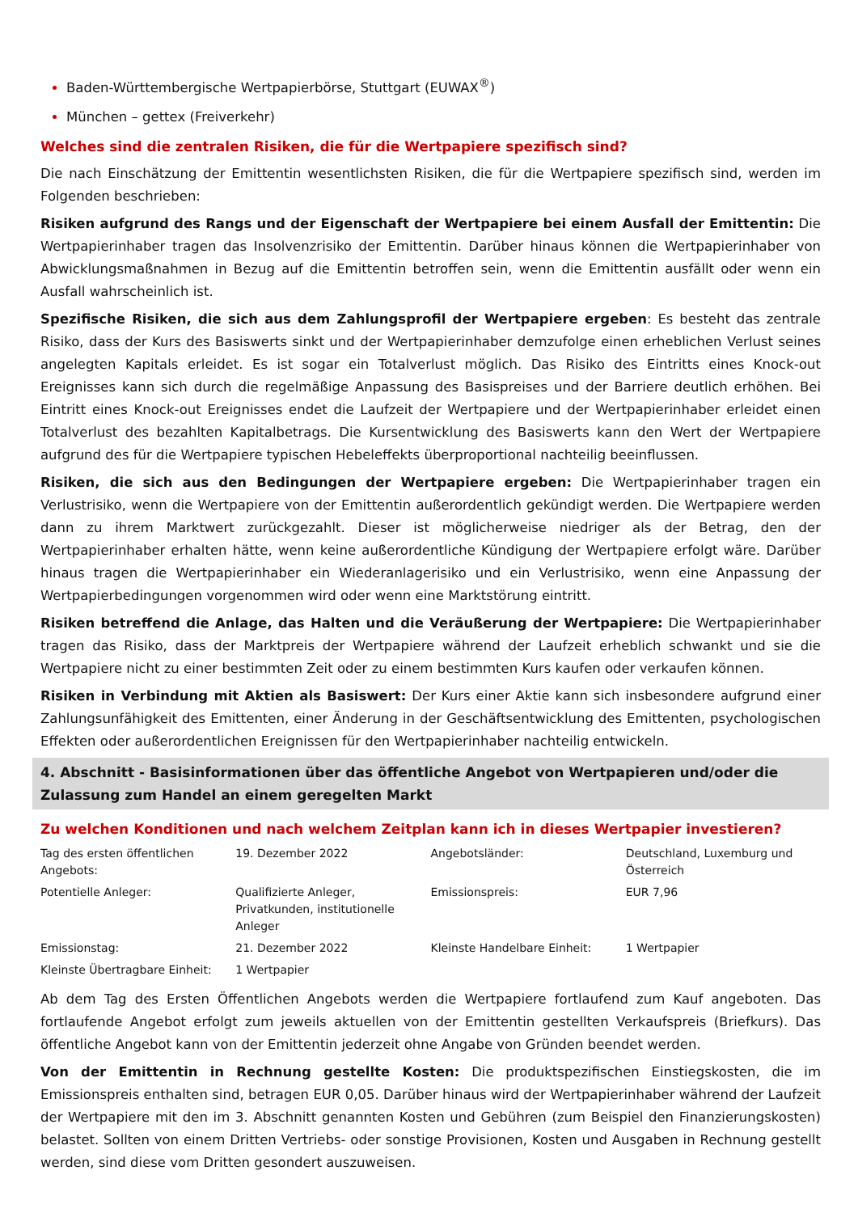Baden-Württembergische Wertpapierbörse, Stuttgart (EUWAX<sup>®</sup>)
München – gettex (Freiverkehr)
Welches sind die zentralen Risiken, die für die Wertpapiere spezifisch sind?
Die nach Einschätzung der Emittentin wesentlichsten Risiken, die für die Wertpapiere spezifisch sind, werden im Folgenden beschrieben:
Risiken aufgrund des Rangs und der Eigenschaft der Wertpapiere bei einem Ausfall der Emittentin: Die Wertpapierinhaber tragen das Insolvenzrisiko der Emittentin. Darüber hinaus können die Wertpapierinhaber von Abwicklungsmaßnahmen in Bezug auf die Emittentin betroffen sein, wenn die Emittentin ausfällt oder wenn ein Ausfall wahrscheinlich ist.
Spezifische Risiken, die sich aus dem Zahlungsprofil der Wertpapiere ergeben: Es besteht das zentrale Risiko, dass der Kurs des Basiswerts sinkt und der Wertpapierinhaber demzufolge einen erheblichen Verlust seines angelegten Kapitals erleidet. Es ist sogar ein Totalverlust möglich. Das Risiko des Eintritts eines Knock-out Ereignisses kann sich durch die regelmäßige Anpassung des Basispreises und der Barriere deutlich erhöhen. Bei Eintritt eines Knock-out Ereignisses endet die Laufzeit der Wertpapiere und der Wertpapierinhaber erleidet einen Totalverlust des bezahlten Kapitalbetrags. Die Kursentwicklung des Basiswerts kann den Wert der Wertpapiere aufgrund des für die Wertpapiere typischen Hebeleffekts überproportional nachteilig beeinflussen.
Risiken, die sich aus den Bedingungen der Wertpapiere ergeben: Die Wertpapierinhaber tragen ein Verlustrisiko, wenn die Wertpapiere von der Emittentin außerordentlich gekündigt werden. Die Wertpapiere werden dann zu ihrem Marktwert zurückgezahlt. Dieser ist möglicherweise niedriger als der Betrag, den der Wertpapierinhaber erhalten hätte, wenn keine außerordentliche Kündigung der Wertpapiere erfolgt wäre. Darüber hinaus tragen die Wertpapierinhaber ein Wiederanlagerisiko und ein Verlustrisiko, wenn eine Anpassung der Wertpapierbedingungen vorgenommen wird oder wenn eine Marktstörung eintritt.
Risiken betreffend die Anlage, das Halten und die Veräußerung der Wertpapiere: Die Wertpapierinhaber tragen das Risiko, dass der Marktpreis der Wertpapiere während der Laufzeit erheblich schwankt und sie die Wertpapiere nicht zu einer bestimmten Zeit oder zu einem bestimmten Kurs kaufen oder verkaufen können.
Risiken in Verbindung mit Aktien als Basiswert: Der Kurs einer Aktie kann sich insbesondere aufgrund einer Zahlungsunfähigkeit des Emittenten, einer Änderung in der Geschäftsentwicklung des Emittenten, psychologischen Effekten oder außerordentlichen Ereignissen für den Wertpapierinhaber nachteilig entwickeln.
4. Abschnitt - Basisinformationen über das öffentliche Angebot von Wertpapieren und/oder die Zulassung zum Handel an einem geregelten Markt
Zu welchen Konditionen und nach welchem Zeitplan kann ich in dieses Wertpapier investieren?
| Tag des ersten öffentlichen Angebots: | 19. Dezember 2022 | Angebotsländer: | Deutschland, Luxemburg und Österreich |
| Potentielle Anleger: | Qualifizierte Anleger, Privatkunden, institutionelle Anleger | Emissionspreis: | EUR 7,96 |
| Emissionstag: | 21. Dezember 2022 | Kleinste Handelbare Einheit: | 1 Wertpapier |
| Kleinste Übertragbare Einheit: | 1 Wertpapier | | |
Ab dem Tag des Ersten Öffentlichen Angebots werden die Wertpapiere fortlaufend zum Kauf angeboten. Das fortlaufende Angebot erfolgt zum jeweils aktuellen von der Emittentin gestellten Verkaufspreis (Briefkurs). Das öffentliche Angebot kann von der Emittentin jederzeit ohne Angabe von Gründen beendet werden.
Von der Emittentin in Rechnung gestellte Kosten: Die produktspezifischen Einstiegskosten, die im Emissionspreis enthalten sind, betragen EUR 0,05. Darüber hinaus wird der Wertpapierinhaber während der Laufzeit der Wertpapiere mit den im 3. Abschnitt genannten Kosten und Gebühren (zum Beispiel den Finanzierungskosten) belastet. Sollten von einem Dritten Vertriebs- oder sonstige Provisionen, Kosten und Ausgaben in Rechnung gestellt werden, sind diese vom Dritten gesondert auszuweisen.